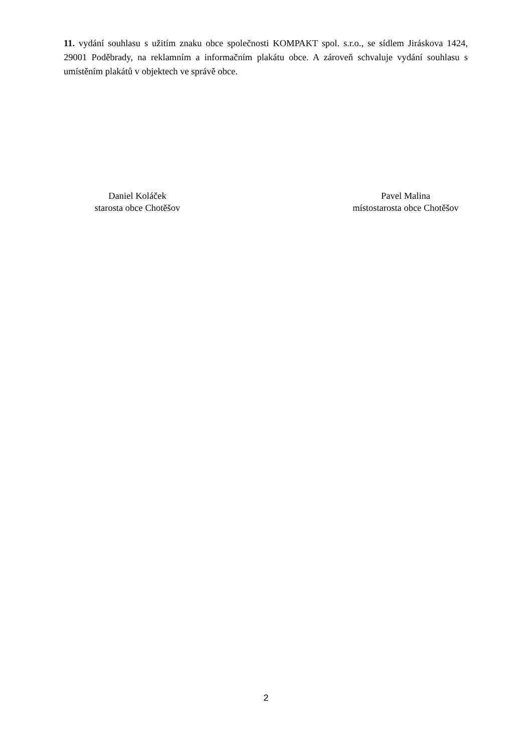11. vydání souhlasu s užitím znaku obce společnosti KOMPAKT spol. s.r.o., se sídlem Jiráskova 1424, 29001 Poděbrady, na reklamním a informačním plakátu obce. A zároveň schvaluje vydání souhlasu s umístěním plakátů v objektech ve správě obce.
Daniel Koláček
starosta obce Chotěšov
Pavel Malina
místostarosta obce Chotěšov
2